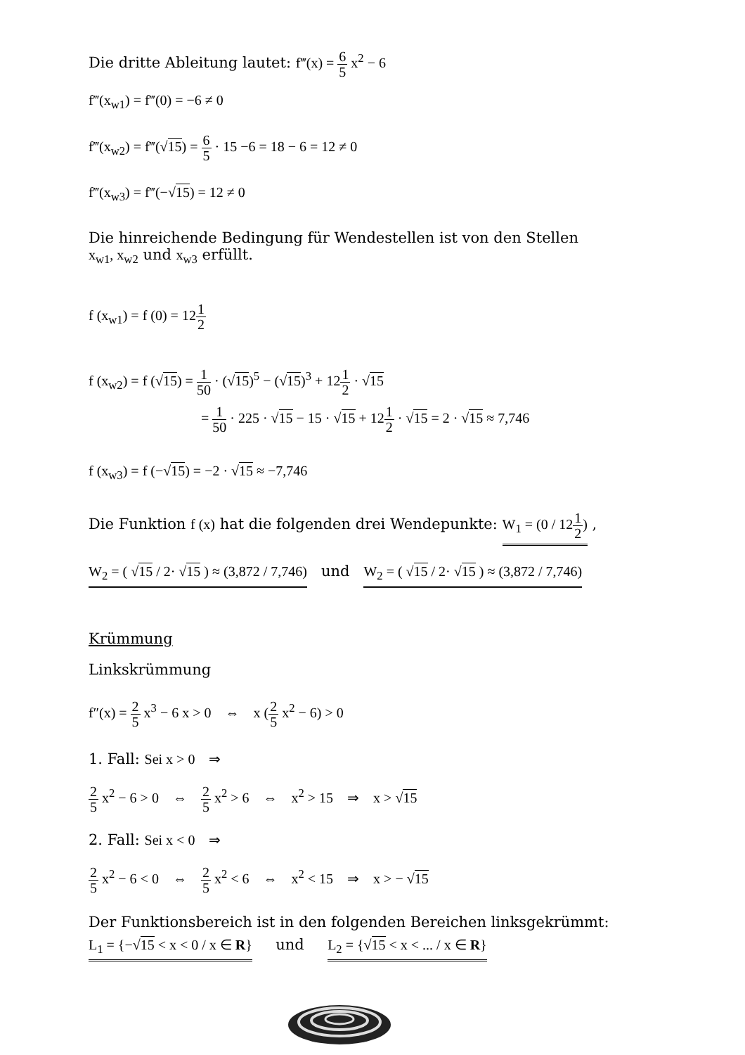Die dritte Ableitung lautet: f‴(x) = 6 5 x<sup>2</sup> − 6
f‴(x<sub>w1</sub>) = f‴(0) = −6 ≠ 0
f‴(x<sub>w2</sub>) = f‴(√15) = 6 5 · 15 −6 = 18 − 6 = 12 ≠ 0
f‴(x<sub>w3</sub>) = f‴(−√15) = 12 ≠ 0
Die hinreichende Bedingung für Wendestellen ist von den Stellen
x<sub>w1</sub>, x<sub>w2</sub> und x<sub>w3</sub> erfüllt.
f (x<sub>w1</sub>) = f (0) = 121 2
f (x<sub>w2</sub>) = f (√15) = 1 50 · (√15)<sup>5</sup> − (√15)<sup>3</sup> + 121 2 · √15
= 1 50 · 225 · √15 − 15 · √15 + 121 2 · √15 = 2 · √15 ≈ 7,746
f (x<sub>w3</sub>) = f (−√15) = −2 · √15 ≈ −7,746
Die Funktion f (x) hat die folgenden drei Wendepunkte: W<sub>1</sub> = (0 / 121 2) ,
W<sub>2</sub> = ( √15 / 2· √15 ) ≈ (3,872 / 7,746) und W<sub>2</sub> = ( √15 / 2· √15 ) ≈ (3,872 / 7,746)
Krümmung
Linkskrümmung
f″(x) = 2 5 x<sup>3</sup> − 6 x > 0 ⇔ x (2 5 x<sup>2</sup> − 6) > 0
1. Fall: Sei x > 0 ⇒
2 5 x<sup>2</sup> − 6 > 0 ⇔ 2 5 x<sup>2</sup> > 6 ⇔ x<sup>2</sup> > 15 ⇒ x > √15
2. Fall: Sei x < 0 ⇒
2 5 x<sup>2</sup> − 6 < 0 ⇔ 2 5 x<sup>2</sup> < 6 ⇔ x<sup>2</sup> < 15 ⇒ x > − √15
Der Funktionsbereich ist in den folgenden Bereichen linksgekrümmt:
L<sub>1</sub> = {−√15 < x < 0 / x ∈ R} und L<sub>2</sub> = {√15 < x < ... / x ∈ R}